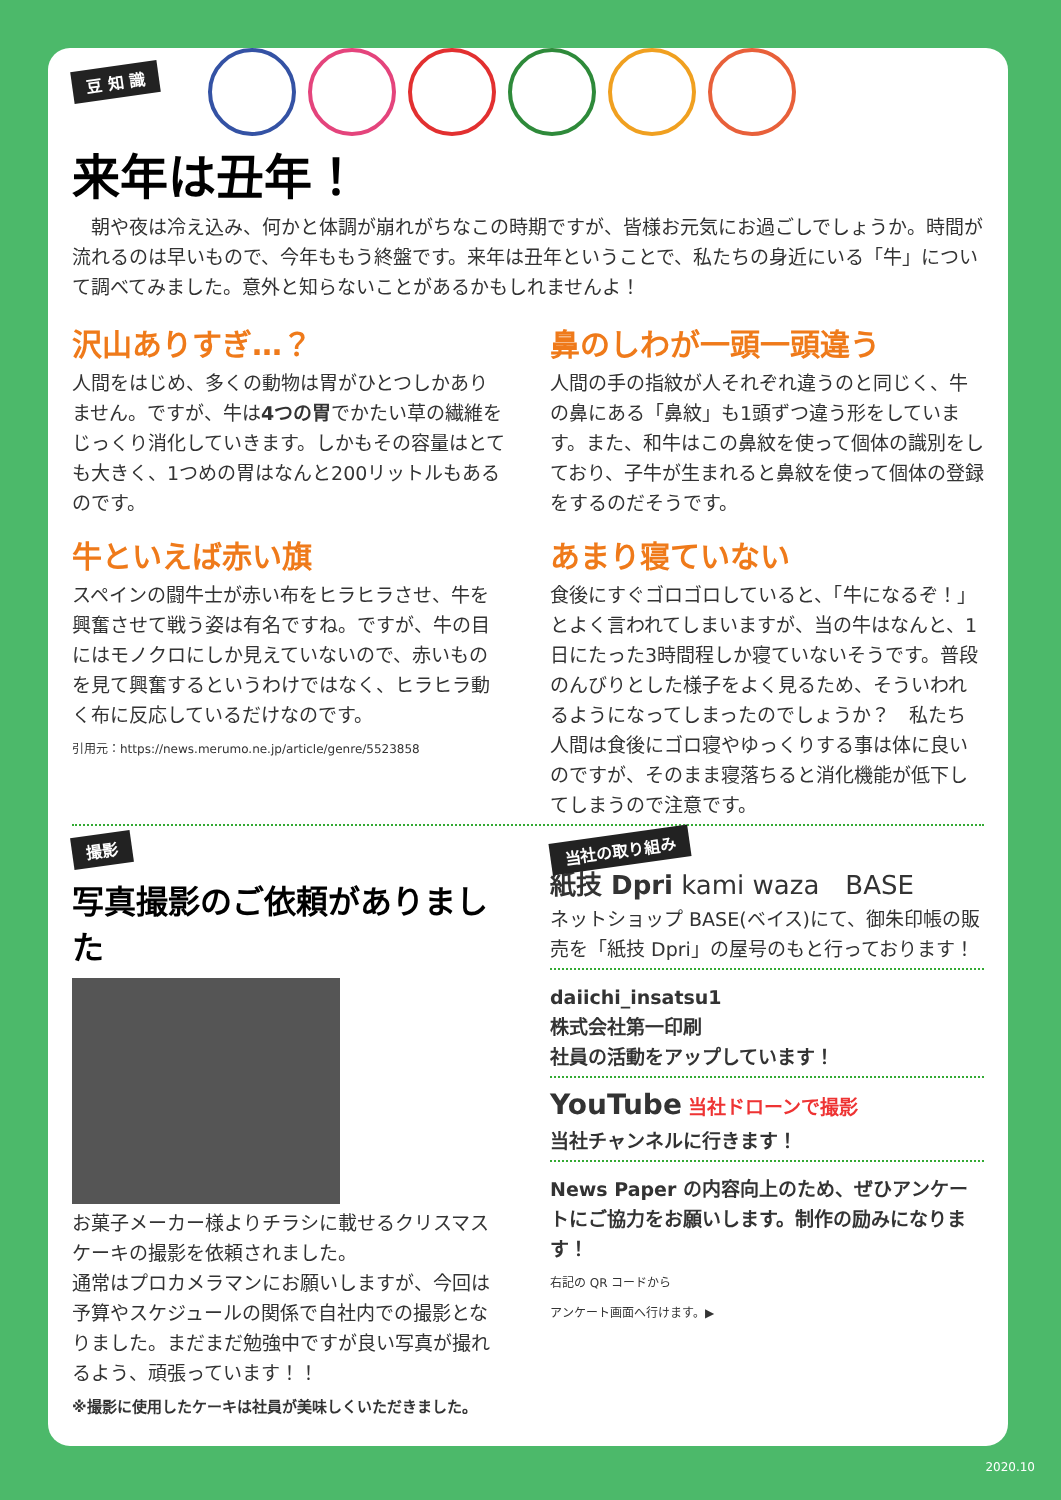豆 知 識
来年は丑年！
　朝や夜は冷え込み、何かと体調が崩れがちなこの時期ですが、皆様お元気にお過ごしでしょうか。時間が流れるのは早いもので、今年ももう終盤です。来年は丑年ということで、私たちの身近にいる「牛」について調べてみました。意外と知らないことがあるかもしれませんよ！
沢山ありすぎ…？
人間をはじめ、多くの動物は胃がひとつしかありません。ですが、牛は4つの胃でかたい草の繊維をじっくり消化していきます。しかもその容量はとても大きく、1つめの胃はなんと200リットルもあるのです。
牛といえば赤い旗
スペインの闘牛士が赤い布をヒラヒラさせ、牛を興奮させて戦う姿は有名ですね。ですが、牛の目にはモノクロにしか見えていないので、赤いものを見て興奮するというわけではなく、ヒラヒラ動く布に反応しているだけなのです。
引用元：https://news.merumo.ne.jp/article/genre/5523858
鼻のしわが一頭一頭違う
人間の手の指紋が人それぞれ違うのと同じく、牛の鼻にある「鼻紋」も1頭ずつ違う形をしています。また、和牛はこの鼻紋を使って個体の識別をしており、子牛が生まれると鼻紋を使って個体の登録をするのだそうです。
あまり寝ていない
食後にすぐゴロゴロしていると、「牛になるぞ！」とよく言われてしまいますが、当の牛はなんと、1日にたった3時間程しか寝ていないそうです。普段のんびりとした様子をよく見るため、そういわれるようになってしまったのでしょうか？　私たち人間は食後にゴロ寝やゆっくりする事は体に良いのですが、そのまま寝落ちると消化機能が低下してしまうので注意です。
撮影
写真撮影のご依頼がありました
お菓子メーカー様よりチラシに載せるクリスマスケーキの撮影を依頼されました。
通常はプロカメラマンにお願いしますが、今回は予算やスケジュールの関係で自社内での撮影となりました。まだまだ勉強中ですが良い写真が撮れるよう、頑張っています！！
※撮影に使用したケーキは社員が美味しくいただきました。
当社の取り組み
紙技 Dpri kami waza　BASE
ネットショップ BASE(ベイス)にて、御朱印帳の販売を「紙技 Dpri」の屋号のもと行っております！
daiichi_insatsu1
株式会社第一印刷
社員の活動をアップしています！
YouTube 当社ドローンで撮影
当社チャンネルに行きます！
News Paper の内容向上のため、ぜひアンケートにご協力をお願いします。制作の励みになります！
右記の QR コードから
アンケート画面へ行けます。▶
2020.10